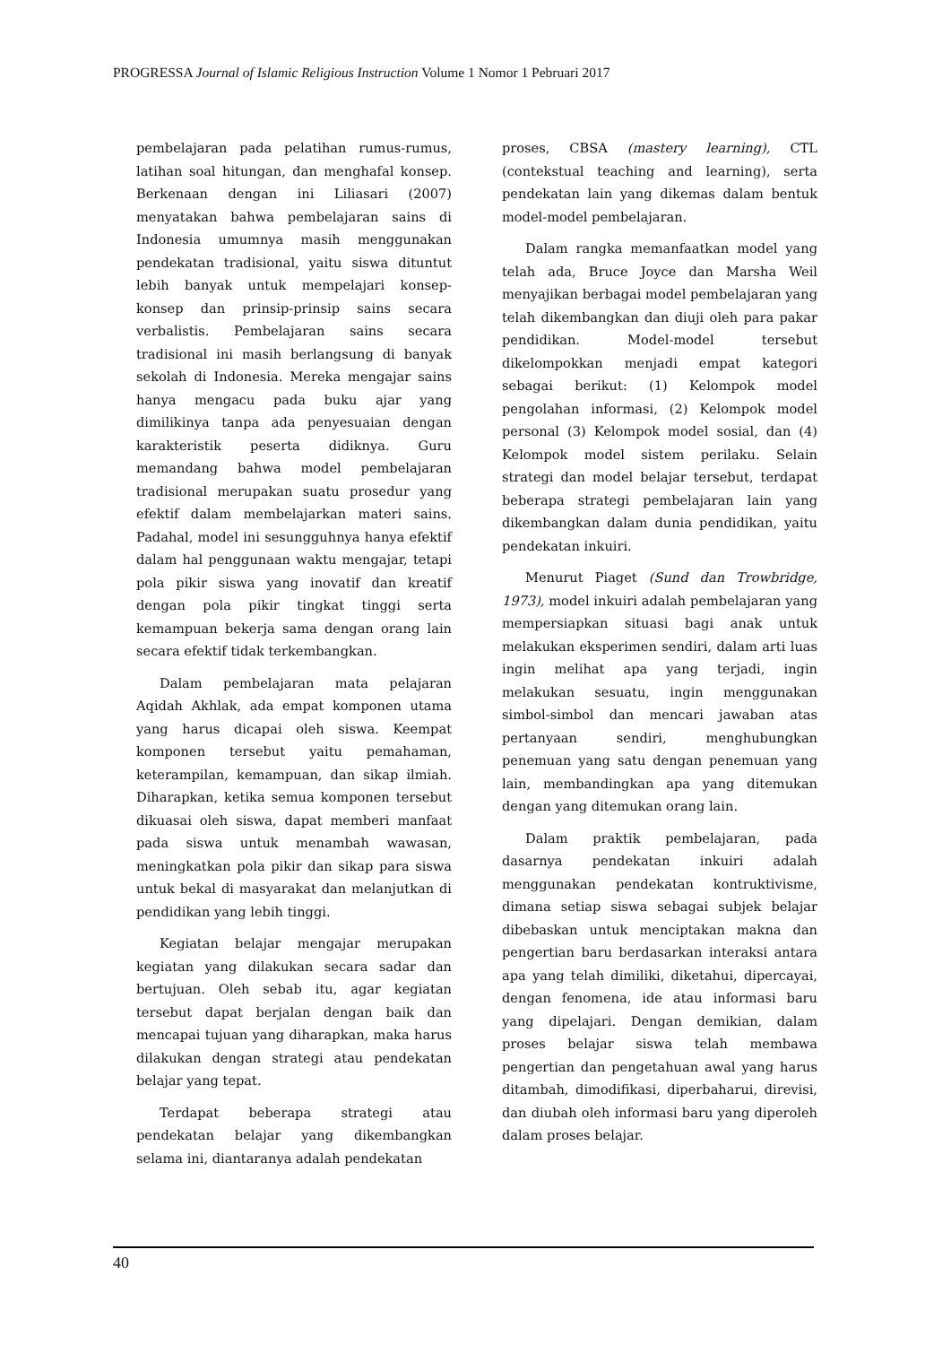PROGRESSA Journal of Islamic Religious Instruction Volume 1 Nomor 1 Pebruari 2017
pembelajaran pada pelatihan rumus-rumus, latihan soal hitungan, dan menghafal konsep. Berkenaan dengan ini Liliasari (2007) menyatakan bahwa pembelajaran sains di Indonesia umumnya masih menggunakan pendekatan tradisional, yaitu siswa dituntut lebih banyak untuk mempelajari konsep-konsep dan prinsip-prinsip sains secara verbalistis. Pembelajaran sains secara tradisional ini masih berlangsung di banyak sekolah di Indonesia. Mereka mengajar sains hanya mengacu pada buku ajar yang dimilikinya tanpa ada penyesuaian dengan karakteristik peserta didiknya. Guru memandang bahwa model pembelajaran tradisional merupakan suatu prosedur yang efektif dalam membelajarkan materi sains. Padahal, model ini sesungguhnya hanya efektif dalam hal penggunaan waktu mengajar, tetapi pola pikir siswa yang inovatif dan kreatif dengan pola pikir tingkat tinggi serta kemampuan bekerja sama dengan orang lain secara efektif tidak terkembangkan.
Dalam pembelajaran mata pelajaran Aqidah Akhlak, ada empat komponen utama yang harus dicapai oleh siswa. Keempat komponen tersebut yaitu pemahaman, keterampilan, kemampuan, dan sikap ilmiah. Diharapkan, ketika semua komponen tersebut dikuasai oleh siswa, dapat memberi manfaat pada siswa untuk menambah wawasan, meningkatkan pola pikir dan sikap para siswa untuk bekal di masyarakat dan melanjutkan di pendidikan yang lebih tinggi.
Kegiatan belajar mengajar merupakan kegiatan yang dilakukan secara sadar dan bertujuan. Oleh sebab itu, agar kegiatan tersebut dapat berjalan dengan baik dan mencapai tujuan yang diharapkan, maka harus dilakukan dengan strategi atau pendekatan belajar yang tepat.
Terdapat beberapa strategi atau pendekatan belajar yang dikembangkan selama ini, diantaranya adalah pendekatan
proses, CBSA (mastery learning), CTL (contekstual teaching and learning), serta pendekatan lain yang dikemas dalam bentuk model-model pembelajaran.
Dalam rangka memanfaatkan model yang telah ada, Bruce Joyce dan Marsha Weil menyajikan berbagai model pembelajaran yang telah dikembangkan dan diuji oleh para pakar pendidikan. Model-model tersebut dikelompokkan menjadi empat kategori sebagai berikut: (1) Kelompok model pengolahan informasi, (2) Kelompok model personal (3) Kelompok model sosial, dan (4) Kelompok model sistem perilaku. Selain strategi dan model belajar tersebut, terdapat beberapa strategi pembelajaran lain yang dikembangkan dalam dunia pendidikan, yaitu pendekatan inkuiri.
Menurut Piaget (Sund dan Trowbridge, 1973), model inkuiri adalah pembelajaran yang mempersiapkan situasi bagi anak untuk melakukan eksperimen sendiri, dalam arti luas ingin melihat apa yang terjadi, ingin melakukan sesuatu, ingin menggunakan simbol-simbol dan mencari jawaban atas pertanyaan sendiri, menghubungkan penemuan yang satu dengan penemuan yang lain, membandingkan apa yang ditemukan dengan yang ditemukan orang lain.
Dalam praktik pembelajaran, pada dasarnya pendekatan inkuiri adalah menggunakan pendekatan kontruktivisme, dimana setiap siswa sebagai subjek belajar dibebaskan untuk menciptakan makna dan pengertian baru berdasarkan interaksi antara apa yang telah dimiliki, diketahui, dipercayai, dengan fenomena, ide atau informasi baru yang dipelajari. Dengan demikian, dalam proses belajar siswa telah membawa pengertian dan pengetahuan awal yang harus ditambah, dimodifikasi, diperbaharui, direvisi, dan diubah oleh informasi baru yang diperoleh dalam proses belajar.
40